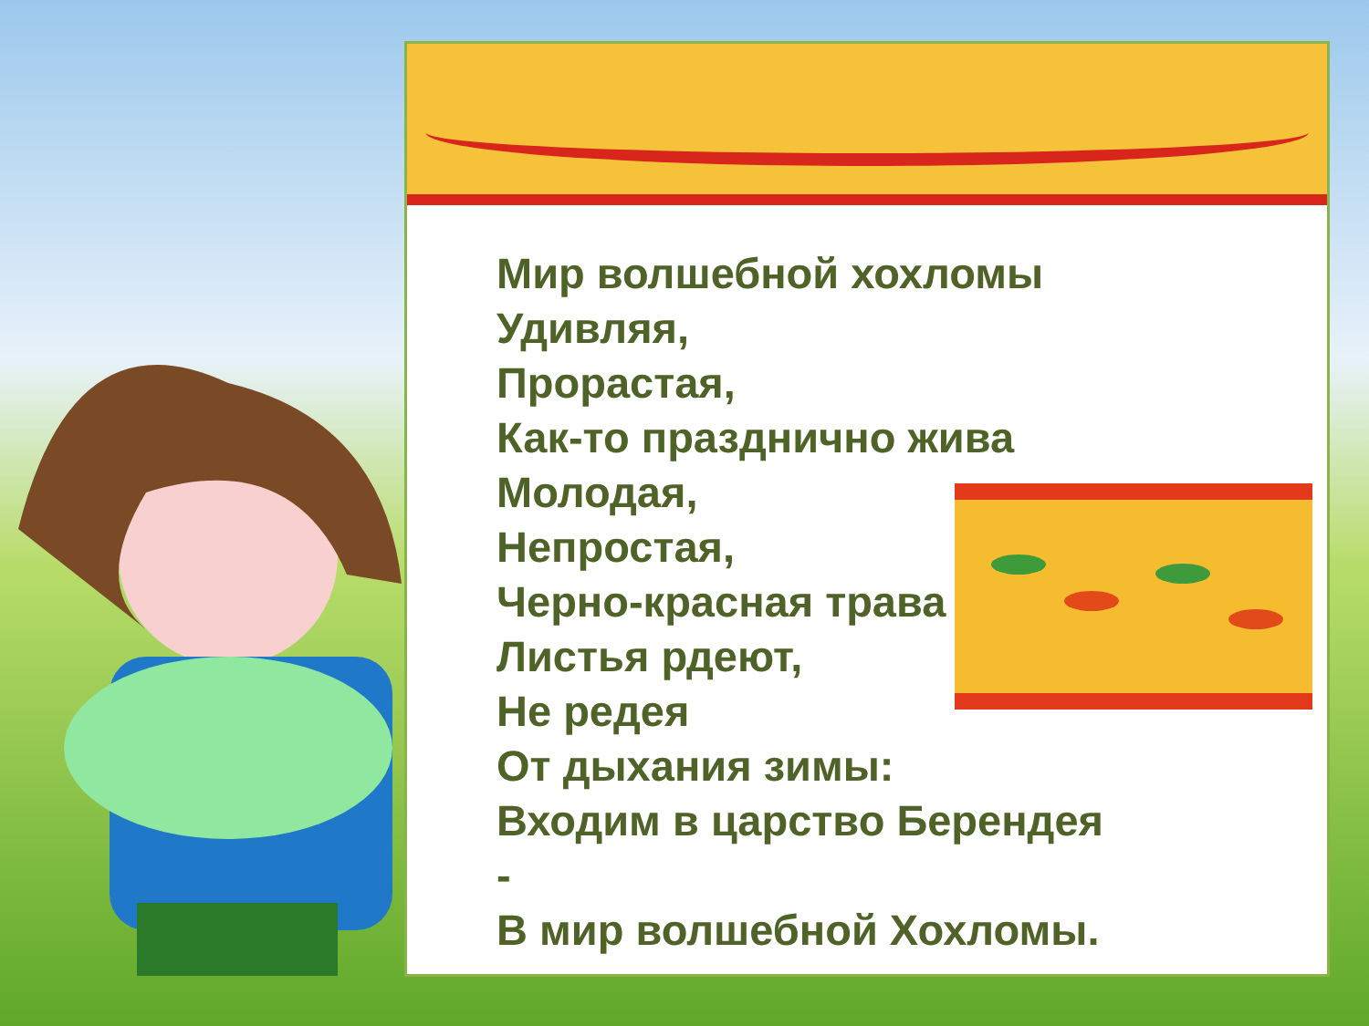Мир волшебной хохломы
Удивляя,
Прорастая,
Как-то празднично жива
Молодая,
Непростая,
Черно-красная трава
Листья рдеют,
Не редея
От дыхания зимы:
Входим в царство Берендея
-
В мир волшебной Хохломы.